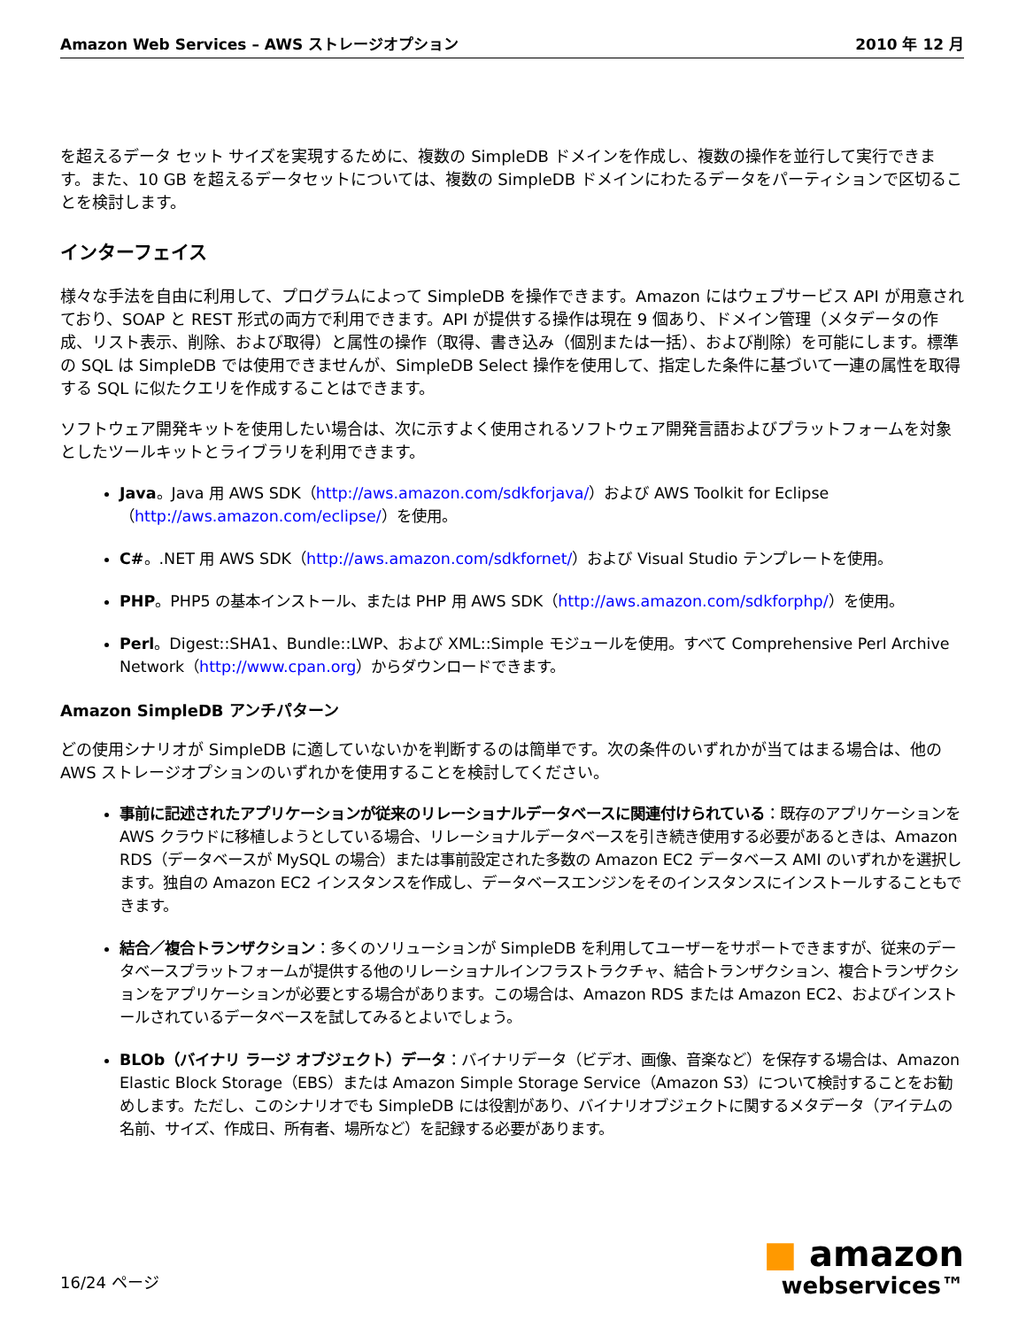Amazon Web Services – AWS ストレージオプション 2010 年 12 月
を超えるデータ セット サイズを実現するために、複数の SimpleDB ドメインを作成し、複数の操作を並行して実行できます。また、10 GB を超えるデータセットについては、複数の SimpleDB ドメインにわたるデータをパーティションで区切ることを検討します。
インターフェイス
様々な手法を自由に利用して、プログラムによって SimpleDB を操作できます。Amazon にはウェブサービス API が用意されており、SOAP と REST 形式の両方で利用できます。API が提供する操作は現在 9 個あり、ドメイン管理（メタデータの作成、リスト表示、削除、および取得）と属性の操作（取得、書き込み（個別または一括）、および削除）を可能にします。標準の SQL は SimpleDB では使用できませんが、SimpleDB Select 操作を使用して、指定した条件に基づいて一連の属性を取得する SQL に似たクエリを作成することはできます。
ソフトウェア開発キットを使用したい場合は、次に示すよく使用されるソフトウェア開発言語およびプラットフォームを対象としたツールキットとライブラリを利用できます。
Java。Java 用 AWS SDK（http://aws.amazon.com/sdkforjava/）および AWS Toolkit for Eclipse（http://aws.amazon.com/eclipse/）を使用。
C#。.NET 用 AWS SDK（http://aws.amazon.com/sdkfornet/）および Visual Studio テンプレートを使用。
PHP。PHP5 の基本インストール、または PHP 用 AWS SDK（http://aws.amazon.com/sdkforphp/）を使用。
Perl。Digest::SHA1、Bundle::LWP、および XML::Simple モジュールを使用。すべて Comprehensive Perl Archive Network（http://www.cpan.org）からダウンロードできます。
Amazon SimpleDB アンチパターン
どの使用シナリオが SimpleDB に適していないかを判断するのは簡単です。次の条件のいずれかが当てはまる場合は、他の AWS ストレージオプションのいずれかを使用することを検討してください。
事前に記述されたアプリケーションが従来のリレーショナルデータベースに関連付けられている：既存のアプリケーションを AWS クラウドに移植しようとしている場合、リレーショナルデータベースを引き続き使用する必要があるときは、Amazon RDS（データベースが MySQL の場合）または事前設定された多数の Amazon EC2 データベース AMI のいずれかを選択します。独自の Amazon EC2 インスタンスを作成し、データベースエンジンをそのインスタンスにインストールすることもできます。
結合／複合トランザクション：多くのソリューションが SimpleDB を利用してユーザーをサポートできますが、従来のデータベースプラットフォームが提供する他のリレーショナルインフラストラクチャ、結合トランザクション、複合トランザクションをアプリケーションが必要とする場合があります。この場合は、Amazon RDS または Amazon EC2、およびインストールされているデータベースを試してみるとよいでしょう。
BLOb（バイナリ ラージ オブジェクト）データ：バイナリデータ（ビデオ、画像、音楽など）を保存する場合は、Amazon Elastic Block Storage（EBS）または Amazon Simple Storage Service（Amazon S3）について検討することをお勧めします。ただし、このシナリオでも SimpleDB には役割があり、バイナリオブジェクトに関するメタデータ（アイテムの名前、サイズ、作成日、所有者、場所など）を記録する必要があります。
16/24 ページ ■ amazon
webservices™